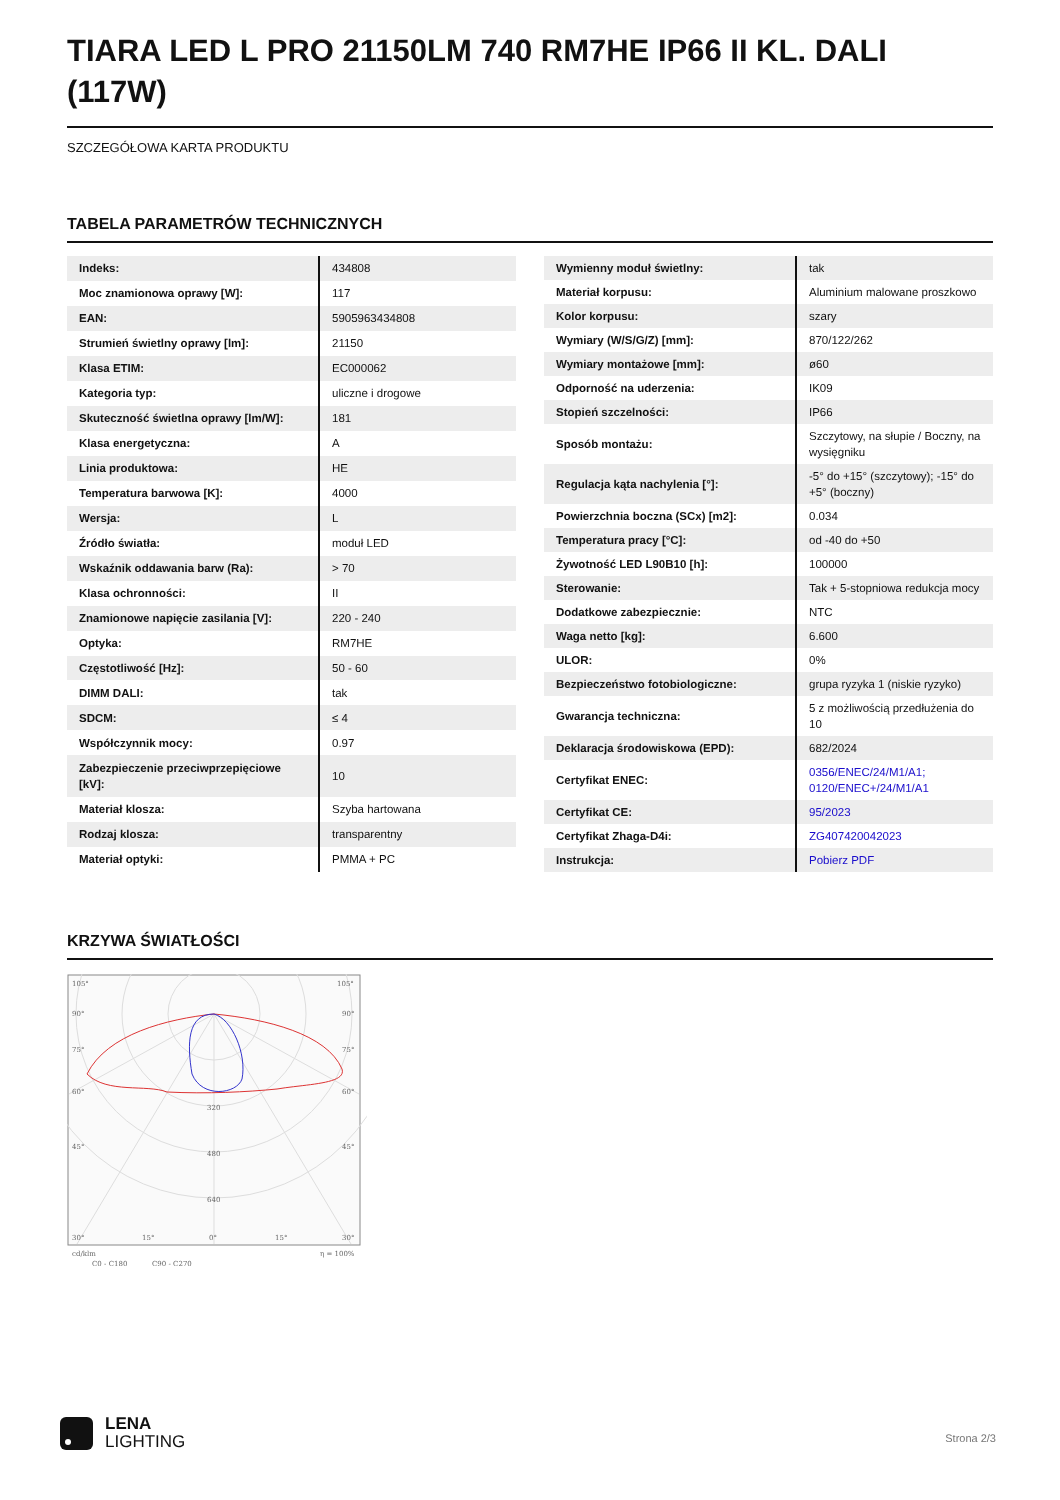TIARA LED L PRO 21150LM 740 RM7HE IP66 II KL. DALI (117W)
SZCZEGÓŁOWA KARTA PRODUKTU
TABELA PARAMETRÓW TECHNICZNYCH
| Indeks: | 434808 |
| Moc znamionowa oprawy [W]: | 117 |
| EAN: | 5905963434808 |
| Strumień świetlny oprawy [lm]: | 21150 |
| Klasa ETIM: | EC000062 |
| Kategoria typ: | uliczne i drogowe |
| Skuteczność świetlna oprawy [lm/W]: | 181 |
| Klasa energetyczna: | A |
| Linia produktowa: | HE |
| Temperatura barwowa [K]: | 4000 |
| Wersja: | L |
| Źródło światła: | moduł LED |
| Wskaźnik oddawania barw (Ra): | > 70 |
| Klasa ochronności: | II |
| Znamionowe napięcie zasilania [V]: | 220 - 240 |
| Optyka: | RM7HE |
| Częstotliwość [Hz]: | 50 - 60 |
| DIMM DALI: | tak |
| SDCM: | ≤ 4 |
| Współczynnik mocy: | 0.97 |
| Zabezpieczenie przeciwprzepięciowe [kV]: | 10 |
| Materiał klosza: | Szyba hartowana |
| Rodzaj klosza: | transparentny |
| Materiał optyki: | PMMA + PC |
| Wymienny moduł świetlny: | tak |
| Materiał korpusu: | Aluminium malowane proszkowo |
| Kolor korpusu: | szary |
| Wymiary (W/S/G/Z) [mm]: | 870/122/262 |
| Wymiary montażowe [mm]: | ø60 |
| Odporność na uderzenia: | IK09 |
| Stopień szczelności: | IP66 |
| Sposób montażu: | Szczytowy, na słupie / Boczny, na wysięgniku |
| Regulacja kąta nachylenia [°]: | -5° do +15° (szczytowy); -15° do +5° (boczny) |
| Powierzchnia boczna (SCx) [m2]: | 0.034 |
| Temperatura pracy [°C]: | od -40 do +50 |
| Żywotność LED L90B10 [h]: | 100000 |
| Sterowanie: | Tak + 5-stopniowa redukcja mocy |
| Dodatkowe zabezpiecznie: | NTC |
| Waga netto [kg]: | 6.600 |
| ULOR: | 0% |
| Bezpieczeństwo fotobiologiczne: | grupa ryzyka 1 (niskie ryzyko) |
| Gwarancja techniczna: | 5 z możliwością przedłużenia do 10 |
| Deklaracja środowiskowa (EPD): | 682/2024 |
| Certyfikat ENEC: | 0356/ENEC/24/M1/A1; 0120/ENEC+/24/M1/A1 |
| Certyfikat CE: | 95/2023 |
| Certyfikat Zhaga-D4i: | ZG407420042023 |
| Instrukcja: | Pobierz PDF |
KRZYWA ŚWIATŁOŚCI
105°
105°
90°
90°
75°
75°
60°
60°
45°
45°
320
480
640
30°
15°
0°
15°
30°
cd/klm
η = 100%
C0 - C180
C90 - C270
LENA
LIGHTING
Strona 2/3